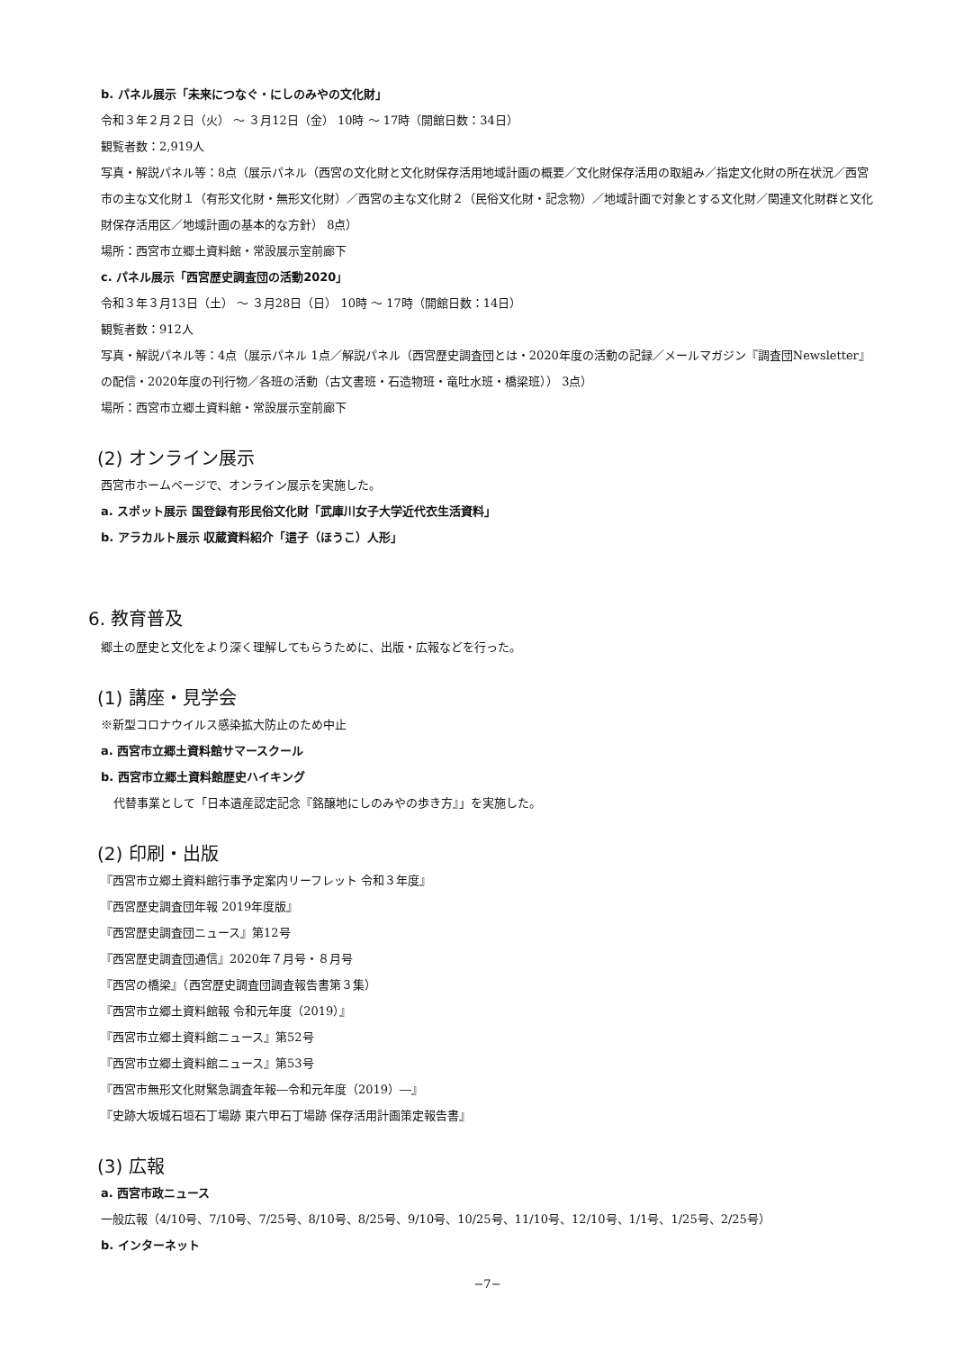b. パネル展示「未来につなぐ・にしのみやの文化財」
令和３年２月２日（火） ～ ３月12日（金） 10時 ～ 17時（開館日数：34日）
観覧者数：2,919人
写真・解説パネル等：8点（展示パネル（西宮の文化財と文化財保存活用地域計画の概要／文化財保存活用の取組み／指定文化財の所在状況／西宮市の主な文化財１（有形文化財・無形文化財）／西宮の主な文化財２（民俗文化財・記念物）／地域計画で対象とする文化財／関連文化財群と文化財保存活用区／地域計画の基本的な方針） 8点）
場所：西宮市立郷土資料館・常設展示室前廊下
c. パネル展示「西宮歴史調査団の活動2020」
令和３年３月13日（土） ～ ３月28日（日） 10時 ～ 17時（開館日数：14日）
観覧者数：912人
写真・解説パネル等：4点（展示パネル 1点／解説パネル（西宮歴史調査団とは・2020年度の活動の記録／メールマガジン『調査団Newsletter』の配信・2020年度の刊行物／各班の活動（古文書班・石造物班・竜吐水班・橋梁班）） 3点）
場所：西宮市立郷土資料館・常設展示室前廊下
(2) オンライン展示
西宮市ホームページで、オンライン展示を実施した。
a. スポット展示 国登録有形民俗文化財「武庫川女子大学近代衣生活資料」
b. アラカルト展示 収蔵資料紹介「這子（ほうこ）人形」
6. 教育普及
郷土の歴史と文化をより深く理解してもらうために、出版・広報などを行った。
(1) 講座・見学会
※新型コロナウイルス感染拡大防止のため中止
a. 西宮市立郷土資料館サマースクール
b. 西宮市立郷土資料館歴史ハイキング
代替事業として「日本遺産認定記念『銘醸地にしのみやの歩き方』」を実施した。
(2) 印刷・出版
『西宮市立郷土資料館行事予定案内リーフレット 令和３年度』
『西宮歴史調査団年報 2019年度版』
『西宮歴史調査団ニュース』第12号
『西宮歴史調査団通信』2020年７月号・８月号
『西宮の橋梁』（西宮歴史調査団調査報告書第３集）
『西宮市立郷土資料館報 令和元年度（2019）』
『西宮市立郷土資料館ニュース』第52号
『西宮市立郷土資料館ニュース』第53号
『西宮市無形文化財緊急調査年報―令和元年度（2019）―』
『史跡大坂城石垣石丁場跡 東六甲石丁場跡 保存活用計画策定報告書』
(3) 広報
a. 西宮市政ニュース
一般広報（4/10号、7/10号、7/25号、8/10号、8/25号、9/10号、10/25号、11/10号、12/10号、1/1号、1/25号、2/25号）
b. インターネット
−7−